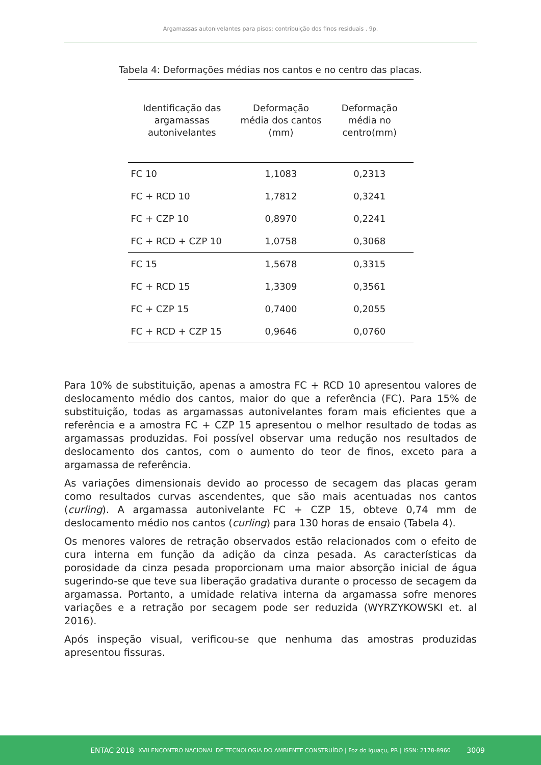Argamassas autonivelantes para pisos: contribuição dos finos residuais . 9p.
Tabela 4: Deformações médias nos cantos e no centro das placas.
| Identificação das argamassas autonivelantes | Deformação média dos cantos (mm) | Deformação média no centro(mm) |
| --- | --- | --- |
| FC 10 | 1,1083 | 0,2313 |
| FC + RCD 10 | 1,7812 | 0,3241 |
| FC + CZP 10 | 0,8970 | 0,2241 |
| FC + RCD + CZP 10 | 1,0758 | 0,3068 |
| FC 15 | 1,5678 | 0,3315 |
| FC + RCD 15 | 1,3309 | 0,3561 |
| FC + CZP 15 | 0,7400 | 0,2055 |
| FC + RCD + CZP 15 | 0,9646 | 0,0760 |
Para 10% de substituição, apenas a amostra FC + RCD 10 apresentou valores de deslocamento médio dos cantos, maior do que a referência (FC). Para 15% de substituição, todas as argamassas autonivelantes foram mais eficientes que a referência e a amostra FC + CZP 15 apresentou o melhor resultado de todas as argamassas produzidas. Foi possível observar uma redução nos resultados de deslocamento dos cantos, com o aumento do teor de finos, exceto para a argamassa de referência.
As variações dimensionais devido ao processo de secagem das placas geram como resultados curvas ascendentes, que são mais acentuadas nos cantos (curling). A argamassa autonivelante FC + CZP 15, obteve 0,74 mm de deslocamento médio nos cantos (curling) para 130 horas de ensaio (Tabela 4).
Os menores valores de retração observados estão relacionados com o efeito de cura interna em função da adição da cinza pesada. As características da porosidade da cinza pesada proporcionam uma maior absorção inicial de água sugerindo-se que teve sua liberação gradativa durante o processo de secagem da argamassa. Portanto, a umidade relativa interna da argamassa sofre menores variações e a retração por secagem pode ser reduzida (WYRZYKOWSKI et. al 2016).
Após inspeção visual, verificou-se que nenhuma das amostras produzidas apresentou fissuras.
ENTAC 2018 XVII ENCONTRO NACIONAL DE TECNOLOGIA DO AMBIENTE CONSTRUÍDO | Foz do Iguaçu, PR | ISSN: 2178-8960 3009